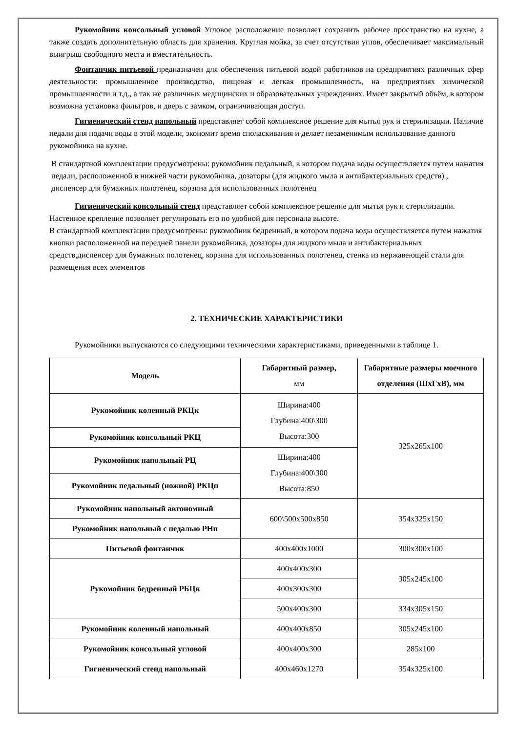Рукомойник консольный угловой Угловое расположение позволяет сохранить рабочее пространство на кухне, а также создать дополнительную область для хранения. Круглая мойка, за счет отсутствия углов, обеспечивает максимальный выигрыш свободного места и вместительность.
Фонтанчик питьевой предназначен для обеспечения питьевой водой работников на предприятиях различных сфер деятельности: промышленное производство, пищевая и легкая промышленность, на предприятиях химической промышленности и т.д., а так же различных медицинских и образовательных учреждениях. Имеет закрытый объём, в котором возможна установка фильтров, и дверь с замком, ограничивающая доступ.
Гигиенический стенд напольный представляет собой комплексное решение для мытья рук и стерилизации. Наличие педали для подачи воды в этой модели, экономит время споласкивания и делает незаменимым использование данного рукомойника на кухне.
В стандартной комплектации предусмотрены: рукомойник педальный, в котором подача воды осуществляется путем нажатия педали, расположенной в нижней части рукомойника, дозаторы (для жидкого мыла и антибактериальных средств) , диспенсер для бумажных полотенец, корзина для использованных полотенец
Гигиенический консольный стенд представляет собой комплексное решение для мытья рук и стерилизации. Настенное крепление позволяет регулировать его по удобной для персонала высоте.
В стандартной комплектации предусмотрены: рукомойник бедренный, в котором подача воды осуществляется путем нажатия кнопки расположенной на передней панели рукомойника, дозаторы для жидкого мыла и антибактериальных средств,диспенсер для бумажных полотенец, корзина для использованных полотенец, стенка из нержавеющей стали для размещения всех элементов
2. ТЕХНИЧЕСКИЕ ХАРАКТЕРИСТИКИ
Рукомойники выпускаются со следующими техническими характеристиками, приведенными в таблице 1.
| Модель | Габаритный размер, мм | Габаритные размеры моечного отделения (ШхГхВ), мм |
| --- | --- | --- |
| Рукомойник коленный РКЦк | Ширина:400 Глубина:400\300 Высота:300 | 325х265х100 |
| Рукомойник консольный РКЦ | | |
| Рукомойник напольный РЦ | Ширина:400 Глубина:400\300 Высота:850 | |
| Рукомойник педальный (ножной) РКЦп | | |
| Рукомойник напольный автономный | 600\500х500х850 | 354х325х150 |
| Рукомойник напольный с педалью РНп | | |
| Питьевой фонтанчик | 400х400х1000 | 300х300х100 |
| Рукомойник бедренный РБЦк | 400х400х300 | 305х245х100 |
| | 400х300х300 | |
| | 500х400х300 | 334х305х150 |
| Рукомойник коленный напольный | 400х400х850 | 305х245х100 |
| Рукомойник консольный угловой | 400х400х300 | 285х100 |
| Гигиенический стенд напольный | 400х460х1270 | 354х325х100 |